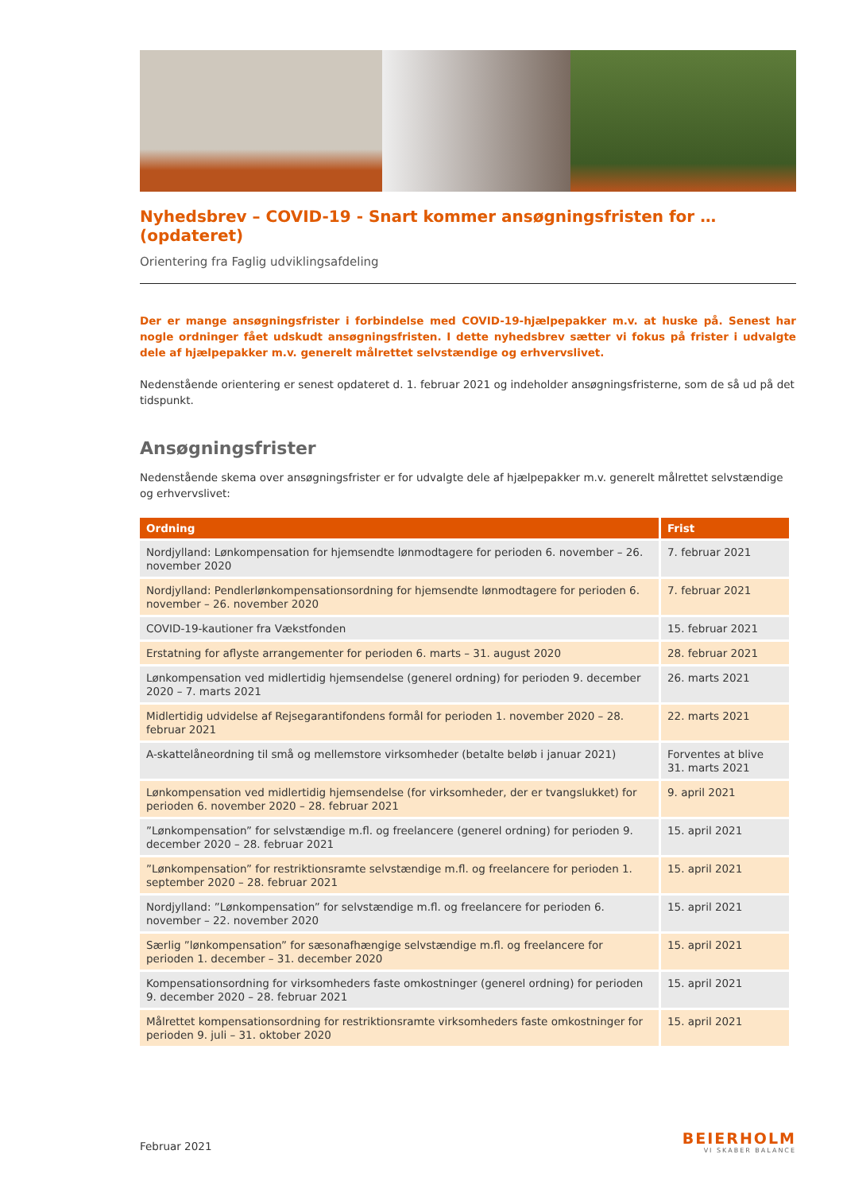Nyhedsbrev – COVID-19 - Snart kommer ansøgningsfristen for … (opdateret)
Orientering fra Faglig udviklingsafdeling
Der er mange ansøgningsfrister i forbindelse med COVID-19-hjælpepakker m.v. at huske på. Senest har nogle ordninger fået udskudt ansøgningsfristen. I dette nyhedsbrev sætter vi fokus på frister i udvalgte dele af hjælpepakker m.v. generelt målrettet selvstændige og erhvervslivet.
Nedenstående orientering er senest opdateret d. 1. februar 2021 og indeholder ansøgningsfristerne, som de så ud på det tidspunkt.
Ansøgningsfrister
Nedenstående skema over ansøgningsfrister er for udvalgte dele af hjælpepakker m.v. generelt målrettet selvstændige og erhvervslivet:
| Ordning | Frist |
| --- | --- |
| Nordjylland: Lønkompensation for hjemsendte lønmodtagere for perioden 6. november – 26. november 2020 | 7. februar 2021 |
| Nordjylland: Pendlerlønkompensationsordning for hjemsendte lønmodtagere for perioden 6. november – 26. november 2020 | 7. februar 2021 |
| COVID-19-kautioner fra Vækstfonden | 15. februar 2021 |
| Erstatning for aflyste arrangementer for perioden 6. marts – 31. august 2020 | 28. februar 2021 |
| Lønkompensation ved midlertidig hjemsendelse (generel ordning) for perioden 9. december 2020 – 7. marts 2021 | 26. marts 2021 |
| Midlertidig udvidelse af Rejsegarantifondens formål for perioden 1. november 2020 – 28. februar 2021 | 22. marts 2021 |
| A-skattelåneordning til små og mellemstore virksomheder (betalte beløb i januar 2021) | Forventes at blive 31. marts 2021 |
| Lønkompensation ved midlertidig hjemsendelse (for virksomheder, der er tvangslukket) for perioden 6. november 2020 – 28. februar 2021 | 9. april 2021 |
| ”Lønkompensation” for selvstændige m.fl. og freelancere (generel ordning) for perioden 9. december 2020 – 28. februar 2021 | 15. april 2021 |
| ”Lønkompensation” for restriktionsramte selvstændige m.fl. og freelancere for perioden 1. september 2020 – 28. februar 2021 | 15. april 2021 |
| Nordjylland: ”Lønkompensation” for selvstændige m.fl. og freelancere for perioden 6. november – 22. november 2020 | 15. april 2021 |
| Særlig ”lønkompensation” for sæsonafhængige selvstændige m.fl. og freelancere for perioden 1. december – 31. december 2020 | 15. april 2021 |
| Kompensationsordning for virksomheders faste omkostninger (generel ordning) for perioden 9. december 2020 – 28. februar 2021 | 15. april 2021 |
| Målrettet kompensationsordning for restriktionsramte virksomheders faste omkostninger for perioden 9. juli – 31. oktober 2020 | 15. april 2021 |
Februar 2021
BEIERHOLM
VI SKABER BALANCE